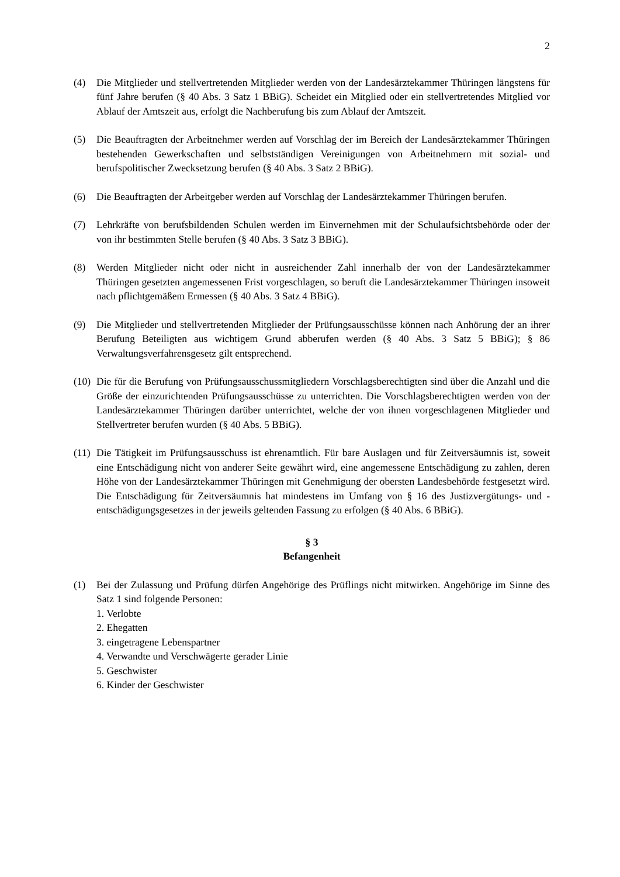2
(4) Die Mitglieder und stellvertretenden Mitglieder werden von der Landesärztekammer Thüringen längstens für fünf Jahre berufen (§ 40 Abs. 3 Satz 1 BBiG). Scheidet ein Mitglied oder ein stellvertretendes Mitglied vor Ablauf der Amtszeit aus, erfolgt die Nachberufung bis zum Ablauf der Amtszeit.
(5) Die Beauftragten der Arbeitnehmer werden auf Vorschlag der im Bereich der Landesärztekammer Thüringen bestehenden Gewerkschaften und selbstständigen Vereinigungen von Arbeitnehmern mit sozial- und berufspolitischer Zwecksetzung berufen (§ 40 Abs. 3 Satz 2 BBiG).
(6) Die Beauftragten der Arbeitgeber werden auf Vorschlag der Landesärztekammer Thüringen berufen.
(7) Lehrkräfte von berufsbildenden Schulen werden im Einvernehmen mit der Schulaufsichtsbehörde oder der von ihr bestimmten Stelle berufen (§ 40 Abs. 3 Satz 3 BBiG).
(8) Werden Mitglieder nicht oder nicht in ausreichender Zahl innerhalb der von der Landesärztekammer Thüringen gesetzten angemessenen Frist vorgeschlagen, so beruft die Landesärztekammer Thüringen insoweit nach pflichtgemäßem Ermessen (§ 40 Abs. 3 Satz 4 BBiG).
(9) Die Mitglieder und stellvertretenden Mitglieder der Prüfungsausschüsse können nach Anhörung der an ihrer Berufung Beteiligten aus wichtigem Grund abberufen werden (§ 40 Abs. 3 Satz 5 BBiG); § 86 Verwaltungsverfahrensgesetz gilt entsprechend.
(10)
Die für die Berufung von Prüfungsausschussmitgliedern Vorschlagsberechtigten sind über die Anzahl und die Größe der einzurichtenden Prüfungsausschüsse zu unterrichten. Die Vorschlagsberechtigten werden von der Landesärztekammer Thüringen darüber unterrichtet, welche der von ihnen vorgeschlagenen Mitglieder und Stellvertreter berufen wurden (§ 40 Abs. 5 BBiG).
(11)
Die Tätigkeit im Prüfungsausschuss ist ehrenamtlich. Für bare Auslagen und für Zeitversäumnis ist, soweit eine Entschädigung nicht von anderer Seite gewährt wird, eine angemessene Entschädigung zu zahlen, deren Höhe von der Landesärztekammer Thüringen mit Genehmigung der obersten Landesbehörde festgesetzt wird. Die Entschädigung für Zeitversäumnis hat mindestens im Umfang von § 16 des Justizvergütungs- und -entschädigungsgesetzes in der jeweils geltenden Fassung zu erfolgen (§ 40 Abs. 6 BBiG).
§ 3
Befangenheit
(1) Bei der Zulassung und Prüfung dürfen Angehörige des Prüflings nicht mitwirken. Angehörige im Sinne des Satz 1 sind folgende Personen:
1. Verlobte
2. Ehegatten
3. eingetragene Lebenspartner
4. Verwandte und Verschwägerte gerader Linie
5. Geschwister
6. Kinder der Geschwister